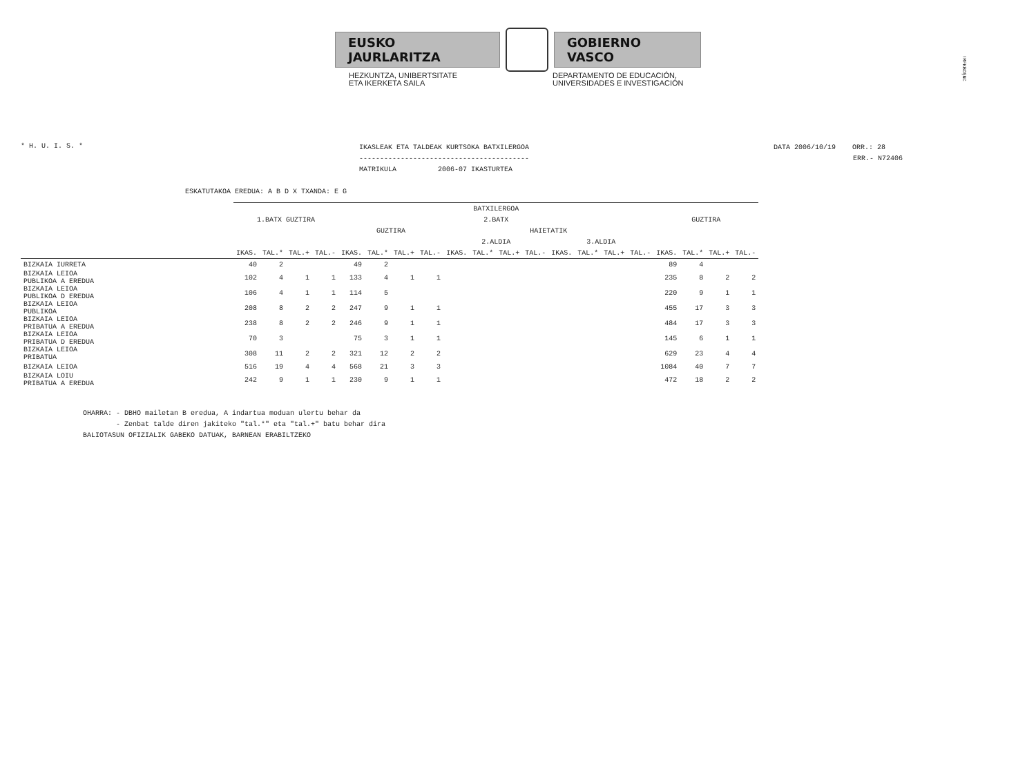!MFKBOŞNC
EUSKO JAURLARITZA GOBIERNO VASCO
HEZKUNTZA, UNIBERTSITATE
ETA IKERKETA SAILA
DEPARTAMENTO DE EDUCACIÓN,
UNIVERSIDADES E INVESTIGACIÓN
* H. U. I. S. *
IKASLEAK ETA TALDEAK KURTSOKA BATXILERGOA
-----------------------------------------
MATRIKULA 2006-07 IKASTURTEA
DATA 2006/10/19 ORR.: 28
ERR.- N72406
ESKATUTAKOA EREDUA: A B D X TXANDA: E G
| | BATXILERGOA | | | | | | | | | | | | | | | | | | | |
| --- | --- | --- | --- | --- | --- | --- | --- | --- | --- | --- | --- | --- | --- | --- | --- | --- | --- | --- | --- | --- |
| | 1.BATX GUZTIRA | | | | 2.BATX | | | | | | | | | | | | GUZTIRA | | | |
| | | | | | GUZTIRA | | | | HAIETATIK | | | | | | | | | | | |
| | | | | | | | | | 2.ALDIA | | | | 3.ALDIA | | | | | | | |
| | IKAS. | TAL.* | TAL.+ | TAL.- | IKAS. | TAL.* | TAL.+ | TAL.- | IKAS. | TAL.* | TAL.+ | TAL.- | IKAS. | TAL.* | TAL.+ | TAL.- | IKAS. | TAL.* | TAL.+ | TAL.- |
| BIZKAIA IURRETA | 40 | 2 | | | 49 | 2 | | | | | | | | | | | 89 | 4 | | |
| BIZKAIA LEIOA PUBLIKOA A EREDUA | 102 | 4 | 1 | 1 | 133 | 4 | 1 | 1 | | | | | | | | | 235 | 8 | 2 | 2 |
| BIZKAIA LEIOA PUBLIKOA D EREDUA | 106 | 4 | 1 | 1 | 114 | 5 | | | | | | | | | | | 220 | 9 | 1 | 1 |
| BIZKAIA LEIOA PUBLIKOA | 208 | 8 | 2 | 2 | 247 | 9 | 1 | 1 | | | | | | | | | 455 | 17 | 3 | 3 |
| BIZKAIA LEIOA PRIBATUA A EREDUA | 238 | 8 | 2 | 2 | 246 | 9 | 1 | 1 | | | | | | | | | 484 | 17 | 3 | 3 |
| BIZKAIA LEIOA PRIBATUA D EREDUA | 70 | 3 | | | 75 | 3 | 1 | 1 | | | | | | | | | 145 | 6 | 1 | 1 |
| BIZKAIA LEIOA PRIBATUA | 308 | 11 | 2 | 2 | 321 | 12 | 2 | 2 | | | | | | | | | 629 | 23 | 4 | 4 |
| BIZKAIA LEIOA | 516 | 19 | 4 | 4 | 568 | 21 | 3 | 3 | | | | | | | | | 1084 | 40 | 7 | 7 |
| BIZKAIA LOIU PRIBATUA A EREDUA | 242 | 9 | 1 | 1 | 230 | 9 | 1 | 1 | | | | | | | | | 472 | 18 | 2 | 2 |
OHARRA: - DBHO mailetan B eredua, A indartua moduan ulertu behar da - Zenbat talde diren jakiteko "tal.*" eta "tal.+" batu behar dira BALIOTASUN OFIZIALIK GABEKO DATUAK, BARNEAN ERABILTZEKO